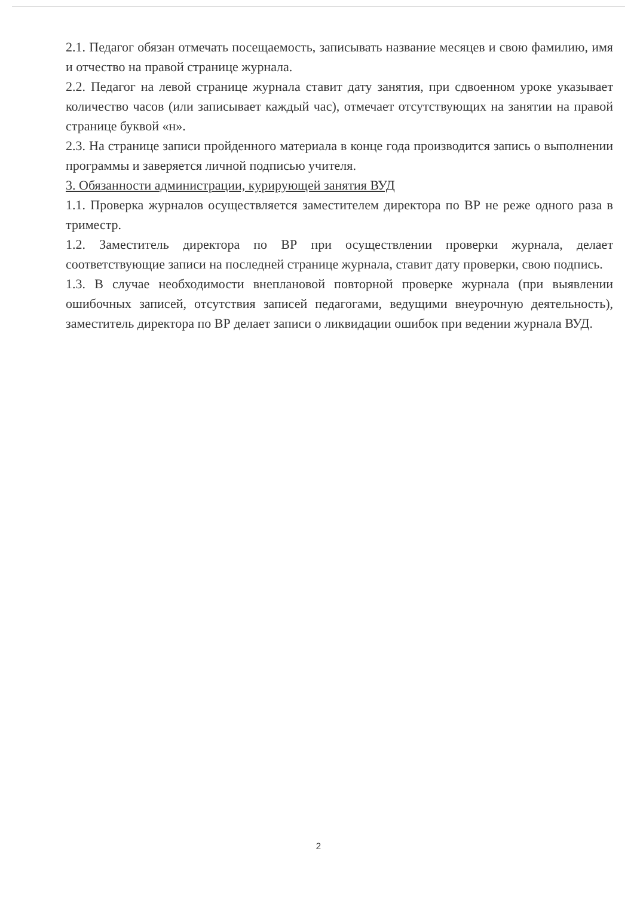2.1. Педагог обязан отмечать посещаемость, записывать название месяцев и свою фамилию, имя и отчество на правой странице журнала.
2.2. Педагог на левой странице журнала ставит дату занятия, при сдвоенном уроке указывает количество часов (или записывает каждый час), отмечает отсутствующих на занятии на правой странице буквой «н».
2.3. На странице записи пройденного материала в конце года производится запись о выполнении программы и заверяется личной подписью учителя.
3. Обязанности администрации, курирующей занятия ВУД
1.1. Проверка журналов осуществляется заместителем директора по ВР не реже одного раза в триместр.
1.2. Заместитель директора по ВР при осуществлении проверки журнала, делает соответствующие записи на последней странице журнала, ставит дату проверки, свою подпись.
1.3. В случае необходимости внеплановой повторной проверке журнала (при выявлении ошибочных записей, отсутствия записей педагогами, ведущими внеурочную деятельность), заместитель директора по ВР делает записи о ликвидации ошибок при ведении журнала ВУД.
2